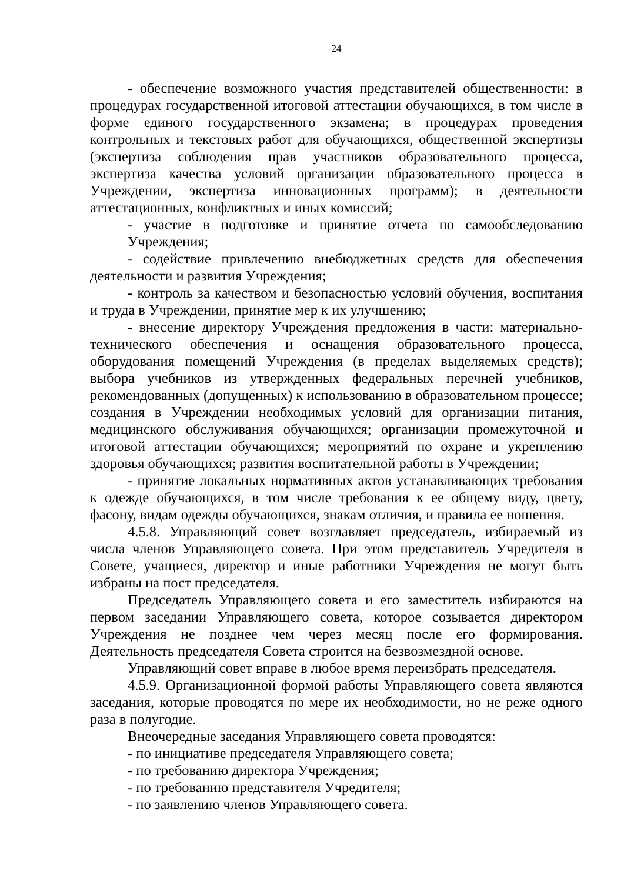24
- обеспечение возможного участия представителей общественности: в процедурах государственной итоговой аттестации обучающихся, в том числе в форме единого государственного экзамена; в процедурах проведения контрольных и текстовых работ для обучающихся, общественной экспертизы (экспертиза соблюдения прав участников образовательного процесса, экспертиза качества условий организации образовательного процесса в Учреждении, экспертиза инновационных программ); в деятельности аттестационных, конфликтных и иных комиссий;
- участие в подготовке и принятие отчета по самообследованию Учреждения;
- содействие привлечению внебюджетных средств для обеспечения деятельности и развития Учреждения;
- контроль за качеством и безопасностью условий обучения, воспитания и труда в Учреждении, принятие мер к их улучшению;
- внесение директору Учреждения предложения в части: материально-технического обеспечения и оснащения образовательного процесса, оборудования помещений Учреждения (в пределах выделяемых средств); выбора учебников из утвержденных федеральных перечней учебников, рекомендованных (допущенных) к использованию в образовательном процессе; создания в Учреждении необходимых условий для организации питания, медицинского обслуживания обучающихся; организации промежуточной и итоговой аттестации обучающихся; мероприятий по охране и укреплению здоровья обучающихся; развития воспитательной работы в Учреждении;
- принятие локальных нормативных актов устанавливающих требования к одежде обучающихся, в том числе требования к ее общему виду, цвету, фасону, видам одежды обучающихся, знакам отличия, и правила ее ношения.
4.5.8. Управляющий совет возглавляет председатель, избираемый из числа членов Управляющего совета. При этом представитель Учредителя в Совете, учащиеся, директор и иные работники Учреждения не могут быть избраны на пост председателя.
Председатель Управляющего совета и его заместитель избираются на первом заседании Управляющего совета, которое созывается директором Учреждения не позднее чем через месяц после его формирования. Деятельность председателя Совета строится на безвозмездной основе.
Управляющий совет вправе в любое время переизбрать председателя.
4.5.9. Организационной формой работы Управляющего совета являются заседания, которые проводятся по мере их необходимости, но не реже одного раза в полугодие.
Внеочередные заседания Управляющего совета проводятся:
- по инициативе председателя Управляющего совета;
- по требованию директора Учреждения;
- по требованию представителя Учредителя;
- по заявлению членов Управляющего совета.